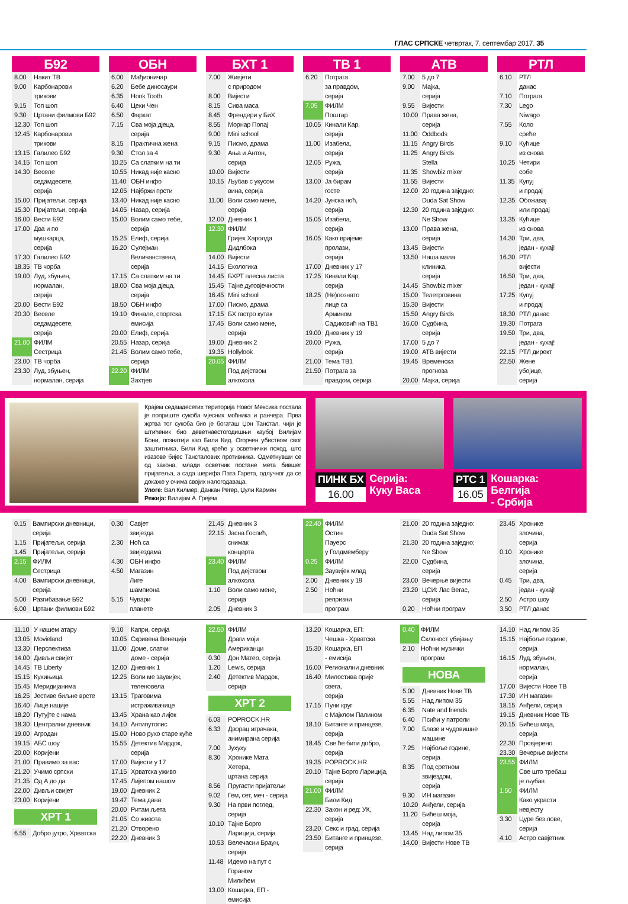ГЛАС СРПСКЕ четвртак, 7. септембар 2017. 35
Б92
| 8.00 | Накит ТВ |
| 9.00 | Карбонарови трикови |
| 9.15 | Топ шоп |
| 9.30 | Цртани филмови Б92 |
| 12.30 | Топ шоп |
| 12.45 | Карбонарови трикови |
| 13.15 | Галилео Б92 |
| 14.15 | Топ шоп |
| 14.30 | Веселе седамдесете, серија |
| 15.00 | Пријатељи, серија |
| 15.30 | Пријатељи, серија |
| 16.00 | Вести Б92 |
| 17.00 | Два и по мушкарца, серија |
| 17.30 | Галилео Б92 |
| 18.35 | ТВ чорба |
| 19.00 | Луд, збуњен, нормалан, серија |
| 20.00 | Вести Б92 |
| 20.30 | Веселе седамдесете, серија |
| 21.00 | ФИЛМ Сестрица |
| 23.00 | ТВ чорба |
| 23.30 | Луд, збуњен, нормалан, серија |
ОБН
| 6.00 | Мађионичар |
| 6.20 | Бебе диносаури |
| 6.35 | Honk Tooth |
| 6.40 | Цеки Чен |
| 6.50 | Фархат |
| 7.15 | Сва моја дјеца, серија |
| 8.15 | Практична жена |
| 9.30 | Стол за 4 |
| 10.25 | Са слатким на ти |
| 10.55 | Никад није касно |
| 11.40 | ОБН инфо |
| 12.05 | Најбржи прсти |
| 13.40 | Никад није касно |
| 14.05 | Назар, серија |
| 15.00 | Волим само тебе, серија |
| 15.25 | Елиф, серија |
| 16.20 | Сулејман Величанствени, серија |
| 17.15 | Са слатким на ти |
| 18.00 | Сва моја дјеца, серија |
| 18.50 | ОБН инфо |
| 19.10 | Финале, спортска емисија |
| 20.00 | Елиф, серија |
| 20.55 | Назар, серија |
| 21.45 | Волим само тебе, серија |
| 22.20 | ФИЛМ Захтјев |
БХТ 1
| 7.00 | Живјети с природом |
| 8.00 | Вијести |
| 8.15 | Сива маса |
| 8.45 | Френдери у БиХ |
| 8.55 | Морнар Попај |
| 9.00 | Mini school |
| 9.15 | Писмо, драма |
| 9.30 | Ања и Антон, серија |
| 10.00 | Вијести |
| 10.15 | Љубав с укусом вина, серија |
| 11.00 | Воли само мене, серија |
| 12.00 | Дневник 1 |
| 12.30 | ФИЛМ Гријех Харолда Дидлбока |
| 14.00 | Вијести |
| 14.15 | Екологика |
| 14.45 | БХРТ плесна листа |
| 15.45 | Тајне дуговјечности |
| 16.45 | Mini school |
| 17.00 | Писмо, драма |
| 17.15 | БХ гастро кутак |
| 17.45 | Воли само мене, серија |
| 19.00 | Дневник 2 |
| 19.35 | Hollylook |
| 20.05 | ФИЛМ Под дејством алкохола |
ТВ 1
| 6.20 | Потрага за правдом, серија |
| 7.05 | ФИЛМ Поштар |
| 10.05 | Кинали Кар, серија |
| 11.00 | Изабела, серија |
| 12.05 | Ружа, серија |
| 13.00 | Ја бирам госте |
| 14.20 | Јунска ноћ, серија |
| 15.05 | Изабела, серија |
| 16.05 | Како вријеме пролази, серија |
| 17.00 | Дневник у 17 |
| 17.25 | Кинали Кар, серија |
| 18.25 | (Не)познато лице са Армином Садиковић на ТВ1 |
| 19.00 | Дневник у 19 |
| 20.00 | Ружа, серија |
| 21.00 | Тема ТВ1 |
| 21.50 | Потрага за правдом, серија |
АТВ
| 7.00 | 5 до 7 |
| 9.00 | Мајка, серија |
| 9.55 | Вијести |
| 10.00 | Права жена, серија |
| 11.00 | Oddbods |
| 11.15 | Angry Birds |
| 11.25 | Angry Birds Stella |
| 11.35 | Showbiz mixer |
| 11.55 | Вијести |
| 12.00 | 20 година заједно: Duda Sat Show |
| 12.30 | 20 година заједно: Ne Show |
| 13.00 | Права жена, серија |
| 13.45 | Вијести |
| 13.50 | Наша мала клиника, серија |
| 14.45 | Showbiz mixer |
| 15.00 | Телетрговина |
| 15.30 | Вијести |
| 15.50 | Angry Birds |
| 16.00 | Судбина, серија |
| 17.00 | 5 до 7 |
| 19.00 | АТВ вијести |
| 19.45 | Временска прогноза |
| 20.00 | Мајка, серија |
РТЛ
| 6.10 | РТЛ данас |
| 7.10 | Потрага |
| 7.30 | Lego Niwago |
| 7.55 | Коло среће |
| 9.10 | Кућице из снова |
| 10.25 | Четири собе |
| 11.35 | Купуј и продај |
| 12.35 | Обожавај или продај |
| 13.35 | Кућице из снова |
| 14.30 | Три, два, један - кухај! |
| 16.30 | РТЛ вијести |
| 16.50 | Три, два, један - кухај! |
| 17.25 | Купуј и продај |
| 18.30 | РТЛ данас |
| 19.30 | Потрага |
| 19.50 | Три, два, један - кухај! |
| 22.15 | РТЛ директ |
| 22.50 | Жене убојице, серија |
Крајем седамдесетих територија Новог Мексика постала је поприште сукоба мјесних моћника и ранчера. Прва жртва тог сукоба био је богаташ Џон Танстал, чији је штићеник био деветнаестогодишњи каубој Вилијам Бони, познатији као Били Кид. Огорчен убиством свог заштитника, Били Кид креће у осветнички поход, што изазове бијес Тансталових противника. Одметнувши се од закона, млади осветник постане мета бившег пријатеља, а сада шерифа Пата Гарета, одлучног да се докаже у очима својих налогодаваца.
Улоге: Вал Килмер, Данкан Регер, Џули Кармен
Режија: Вилијам А. Грејем
ПИНК БХ
16.00
Серија:
Куку Васа
РТС 1
16.05
Кошарка:
Белгија
- Србија
| 0.15 | Вампирски дневници, серија |
| 1.15 | Пријатељи, серија |
| 1.45 | Пријатељи, серија |
| 2.15 | ФИЛМ Сестрица |
| 4.00 | Вампирски дневници, серија |
| 5.00 | Разгибавање Б92 |
| 6.00 | Цртани филмови Б92 |
| 0.30 | Савјет звијезда |
| 2.30 | Ноћ са звијездама |
| 4.30 | ОБН инфо |
| 4.50 | Магазин Лиге шампиона |
| 5.15 | Чувари планете |
| 21.45 | Дневник 3 |
| 22.15 | Јасна Госпић, снимак концерта |
| 23.40 | ФИЛМ Под дејством алкохола |
| 1.10 | Воли само мене, серија |
| 2.05 | Дневник 3 |
| 22.40 | ФИЛМ Остин Пауерс у Голдмемберу |
| 0.25 | ФИЛМ Заувијек млад |
| 2.00 | Дневник у 19 |
| 2.50 | Ноћни репризни програм |
| 21.00 | 20 година заједно: Duda Sat Show |
| 21.30 | 20 година заједно: Ne Show |
| 22.00 | Судбина, серија |
| 23.00 | Вечерње вијести |
| 23.20 | ЦСИ: Лас Вегас, серија |
| 0.20 | Ноћни програм |
| 23.45 | Хронике злочина, серија |
| 0.10 | Хронике злочина, серија |
| 0.45 | Три, два, један - кухај! |
| 2.50 | Астро шоу |
| 3.50 | РТЛ данас |
| 11.10 | У нашем атару |
| 13.05 | Movieland |
| 13.30 | Перспектива |
| 14.00 | Дивљи свијет |
| 14.45 | ТВ Liberty |
| 15.15 | Кухињица |
| 15.45 | Меридијанима |
| 16.25 | Јестиве биљне врсте |
| 16.40 | Лице нације |
| 18.20 | Путујте с нама |
| 18.30 | Централни дневник |
| 19.00 | Агродан |
| 19.15 | АБС шоу |
| 20.00 | Коријени |
| 21.00 | Правимо за вас |
| 21.20 | Учимо српски |
| 21.35 | Од А до да |
| 22.00 | Дивљи свијет |
| 23.00 | Коријени |
ХРТ 1
| 6.55 | Добро јутро, Хрватска |
| 9.10 | Капри, серија |
| 10.05 | Скривена Венеција |
| 11.00 | Доме, слатки доме - серија |
| 12.00 | Дневник 1 |
| 12.25 | Воли ме заувијек, теленовела |
| 13.15 | Траговима истраживачице |
| 13.45 | Храна као лијек |
| 14.10 | Антипутопис |
| 15.00 | Ново рухо старе куће |
| 15.55 | Детектив Мардок, серија |
| 17.00 | Вијести у 17 |
| 17.15 | Хрватска уживо |
| 17.45 | Лијепом нашом |
| 19.00 | Дневник 2 |
| 19.47 | Тема дана |
| 20.00 | Ритам љета |
| 21.05 | Со живота |
| 21.20 | Отворено |
| 22.20 | Дневник 3 |
| 22.50 | ФИЛМ Драги моји Американци |
| 0.30 | Дон Матео, серија |
| 1.20 | Lewis, серија |
| 2.40 | Детектив Мардок, серија |
ХРТ 2
| 6.03 | POPROCK.HR |
| 6.33 | Дворац играчака, анимирана серија |
| 7.00 | Јухуху |
| 8.30 | Хронике Мата Хетера, цртана серија |
| 8.56 | Пругасти пријатељи |
| 9.02 | Гем, сет, меч - серија |
| 9.30 | На први поглед, серија |
| 10.10 | Тајне Борго Ларицијa, серија |
| 10.53 | Велечасни Браун, серија |
| 11.48 | Идемо на пут с Гораном Милићем |
| 13.00 | Кошарка, ЕП - емисија |
| 13.20 | Кошарка, ЕП: Чешка - Хрватска |
| 15.30 | Кошарка, ЕП - емисија |
| 16.00 | Регионални дневник |
| 16.40 | Милостива прије свега, серија |
| 17.15 | Пуни круг с Мајклом Палином |
| 18.10 | Битанге и принцезе, серија |
| 18.45 | Све ће бити добро, серија |
| 19.35 | POPROCK.HR |
| 20.10 | Тајне Борго Ларицијa, серија |
| 21.00 | ФИЛМ Били Кид |
| 22.30 | Закон и ред: УК, серија |
| 23.20 | Секс и град, серија |
| 23.50 | Битанге и принцезе, серија |
| 0.40 | ФИЛМ Склоност убијању |
| 2.10 | Ноћни музички програм |
НОВА
| 5.00 | Дневник Нове ТВ |
| 5.55 | Над липом 35 |
| 6.35 | Nate and friends |
| 6.40 | Псићи у патроли |
| 7.00 | Блазе и чудовишне машине |
| 7.25 | Најбоље године, серија |
| 8.35 | Под сретном звијездом, серија |
| 9.30 | ИН магазин |
| 10.20 | Анђели, серија |
| 11.20 | Бићеш моја, серија |
| 13.45 | Над липом 35 |
| 14.00 | Вијести Нове ТВ |
| 14.10 | Над липом 35 |
| 15.15 | Најбоље године, серија |
| 16.15 | Луд, збуњен, нормалан, серија |
| 17.00 | Вијести Нове ТВ |
| 17.30 | ИН магазин |
| 18.15 | Анђели, серија |
| 19.15 | Дневник Нове ТВ |
| 20.15 | Бићеш моја, серија |
| 22.30 | Провјерено |
| 23.30 | Вечерње вијести |
| 23.55 | ФИЛМ Све што требаш је љубав |
| 1.50 | ФИЛМ Како украсти невјесту |
| 3.30 | Цуре без лове, серија |
| 4.10 | Астро савјетник |